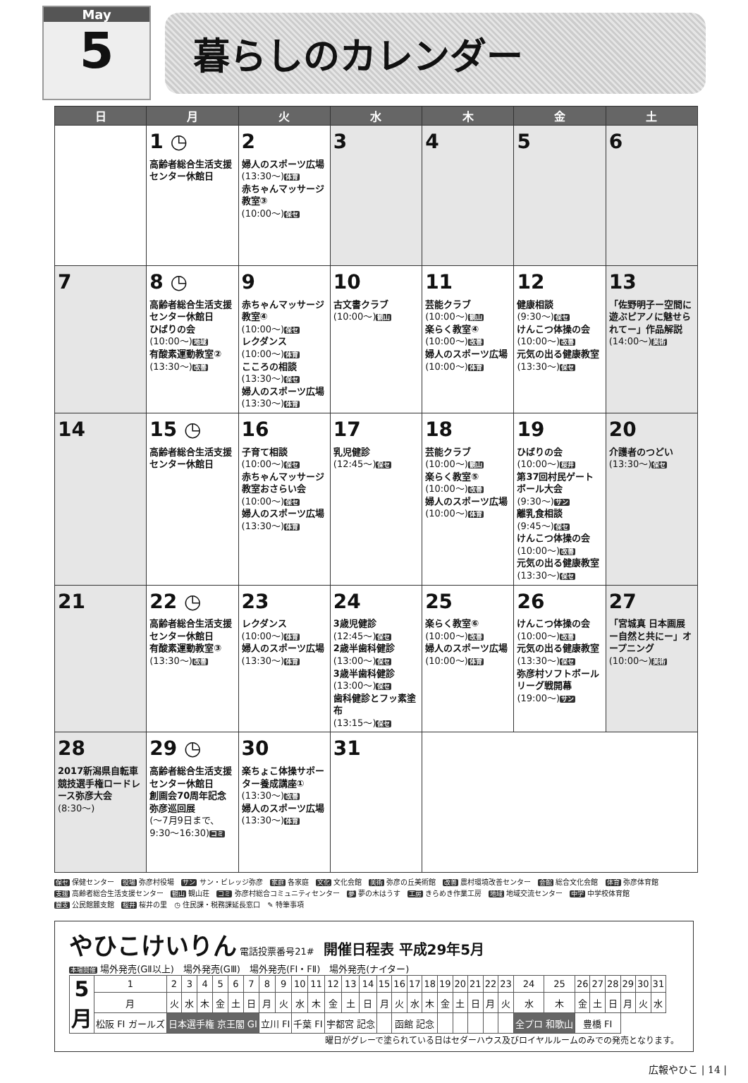May
5
暮らしのカレンダー
| 日 | 月 | 火 | 水 | 木 | 金 | 土 |
| --- | --- | --- | --- | --- | --- | --- |
| | 1 ◷ 高齢者総合生活支援センター休館日 | 2 婦人のスポーツ広場 (13:30～) 体育 赤ちゃんマッサージ教室③ (10:00～) 保セ | 3 | 4 | 5 | 6 |
| 7 | 8 ◷ 高齢者総合生活支援センター休館日 ひばりの会 (10:00～) 地域 有酸素運動教室② (13:30～) 改善 | 9 赤ちゃんマッサージ教室④ (10:00～) 保セ レクダンス (10:00～) 体育 こころの相談 (13:30～) 保セ 婦人のスポーツ広場 (13:30～) 体育 | 10 古文書クラブ (10:00～) 観山 | 11 芸能クラブ (10:00～) 観山 楽らく教室④ (10:00～) 改善 婦人のスポーツ広場 (10:00～) 体育 | 12 健康相談 (9:30～) 保セ けんこつ体操の会 (10:00～) 改善 元気の出る健康教室 (13:30～) 保セ | 13 「佐野明子ー空間に遊ぶピアノに魅せられてー」作品解説 (14:00～) 美術 |
| 14 | 15 ◷ 高齢者総合生活支援センター休館日 | 16 子育て相談 (10:00～) 保セ 赤ちゃんマッサージ教室おさらい会 (10:00～) 保セ 婦人のスポーツ広場 (13:30～) 体育 | 17 乳児健診 (12:45～) 保セ | 18 芸能クラブ (10:00～) 観山 楽らく教室⑤ (10:00～) 改善 婦人のスポーツ広場 (10:00～) 体育 | 19 ひばりの会 (10:00～) 桜井 第37回村民ゲートボール大会 (9:30～) サン 離乳食相談 (9:45～) 保セ けんこつ体操の会 (10:00～) 改善 元気の出る健康教室 (13:30～) 保セ | 20 介護者のつどい (13:30～) 保セ |
| 21 | 22 ◷ 高齢者総合生活支援センター休館日 有酸素運動教室③ (13:30～) 改善 | 23 レクダンス (10:00～) 体育 婦人のスポーツ広場 (13:30～) 体育 | 24 3歳児健診 (12:45～) 保セ 2歳半歯科健診 (13:00～) 保セ 3歳半歯科健診 (13:00～) 保セ 歯科健診とフッ素塗布 (13:15～) 保セ | 25 楽らく教室⑥ (10:00～) 改善 婦人のスポーツ広場 (10:00～) 体育 | 26 けんこつ体操の会 (10:00～) 改善 元気の出る健康教室 (13:30～) 保セ 弥彦村ソフトボールリーグ戦開幕 (19:00～) サン | 27 「宮城真 日本画展ー自然と共にー」オープニング (10:00～) 美術 |
| 28 2017新潟県自転車競技選手権ロードレース弥彦大会 (8:30～) | 29 ◷ 高齢者総合生活支援センター休館日 創画会70周年記念弥彦巡回展 (～7月9日まで、9:30～16:30) コミ | 30 楽ちょこ体操サポーター養成講座① (13:30～) 改善 婦人のスポーツ広場 (13:30～) 体育 | 31 | | | |
保セ 保健センター　役場 弥彦村役場　サン サン・ビレッジ弥彦　家庭 各家庭　文化 文化会館　美術 弥彦の丘美術館　改善 農村環境改善センター　会館 総合文化会館　体育 弥彦体育館
支援 高齢者総合生活支援センター　観山 観山荘　コミ 弥彦村総合コミュニティセンター　夢 夢の木はうす　工房 きらめき作業工房　地域 地域交流センター　中学 中学校体育館
麓支 公民館麓支館　桜井 桜井の里　◷ 住民課・税務課延長窓口　✎ 特筆事項
やひこけいりん 電話投票番号21#　開催日程表 平成29年5月
本場開催 場外発売(GⅡ以上)　場外発売(GⅢ)　場外発売(FⅠ・FⅡ)　場外発売(ナイター)
| 5 月 | 1 | 2 | 3 | 4 | 5 | 6 | 7 | 8 | 9 | 10 | 11 | 12 | 13 | 14 | 15 | 16 | 17 | 18 | 19 | 20 | 21 | 22 | 23 | 24 | 25 | 26 | 27 | 28 | 29 | 30 | 31 |
| | 月 | 火 | 水 | 木 | 金 | 土 | 日 | 月 | 火 | 水 | 木 | 金 | 土 | 日 | 月 | 火 | 水 | 木 | 金 | 土 | 日 | 月 | 火 | 水 | 木 | 金 | 土 | 日 | 月 | 火 | 水 |
| | 松阪 FI ガールズ | 日本選手権 京王閣 GI | | | | | | 立川 FI | | 千葉 FI | | 宇都宮 記念 | | | | 函館 記念 | | | | | | | | 全プロ 和歌山 | | 豊橋 FI | | | | | |
曜日がグレーで塗られている日はセダーハウス及びロイヤルルームのみでの発売となります。
広報やひこ | 14 |